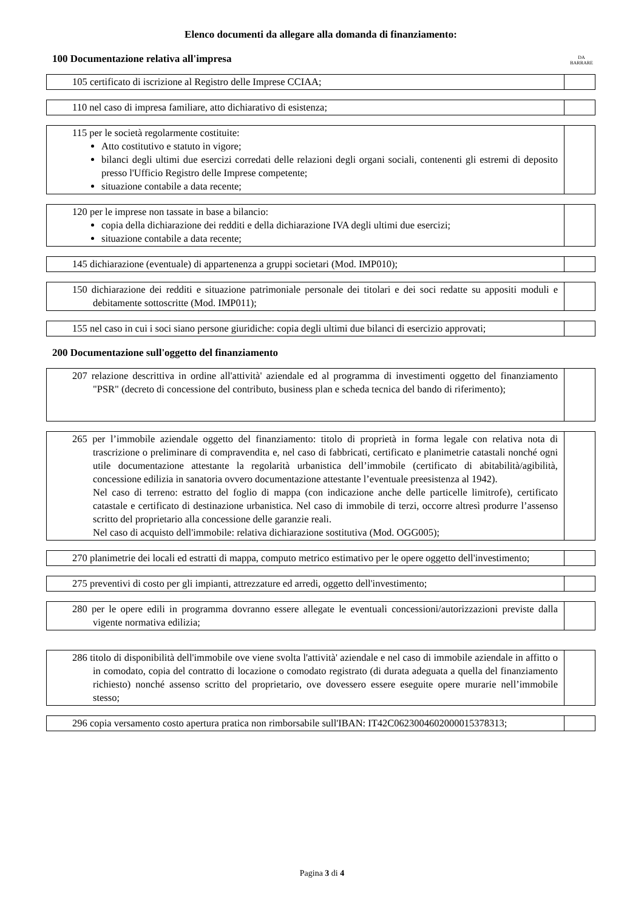Elenco documenti da allegare alla domanda di finanziamento:
100 Documentazione relativa all'impresa DA
BARRARE
| 105 certificato di iscrizione al Registro delle Imprese CCIAA; | |
| 110 nel caso di impresa familiare, atto dichiarativo di esistenza; | |
| 115 per le società regolarmente costituite: Atto costitutivo e statuto in vigore; bilanci degli ultimi due esercizi corredati delle relazioni degli organi sociali, contenenti gli estremi di deposito presso l'Ufficio Registro delle Imprese competente; situazione contabile a data recente; | |
| 120 per le imprese non tassate in base a bilancio: copia della dichiarazione dei redditi e della dichiarazione IVA degli ultimi due esercizi; situazione contabile a data recente; | |
| 145 dichiarazione (eventuale) di appartenenza a gruppi societari (Mod. IMP010); | |
| 150 dichiarazione dei redditi e situazione patrimoniale personale dei titolari e dei soci redatte su appositi moduli e debitamente sottoscritte (Mod. IMP011); | |
| 155 nel caso in cui i soci siano persone giuridiche: copia degli ultimi due bilanci di esercizio approvati; | |
200 Documentazione sull'oggetto del finanziamento
| 207 relazione descrittiva in ordine all'attività' aziendale ed al programma di investimenti oggetto del finanziamento "PSR" (decreto di concessione del contributo, business plan e scheda tecnica del bando di riferimento); | |
| 265 per l’immobile aziendale oggetto del finanziamento: titolo di proprietà in forma legale con relativa nota di trascrizione o preliminare di compravendita e, nel caso di fabbricati, certificato e planimetrie catastali nonché ogni utile documentazione attestante la regolarità urbanistica dell’immobile (certificato di abitabilità/agibilità, concessione edilizia in sanatoria ovvero documentazione attestante l’eventuale preesistenza al 1942). Nel caso di terreno: estratto del foglio di mappa (con indicazione anche delle particelle limitrofe), certificato catastale e certificato di destinazione urbanistica. Nel caso di immobile di terzi, occorre altresì produrre l’assenso scritto del proprietario alla concessione delle garanzie reali. Nel caso di acquisto dell'immobile: relativa dichiarazione sostitutiva (Mod. OGG005); | |
| 270 planimetrie dei locali ed estratti di mappa, computo metrico estimativo per le opere oggetto dell'investimento; | |
| 275 preventivi di costo per gli impianti, attrezzature ed arredi, oggetto dell'investimento; | |
| 280 per le opere edili in programma dovranno essere allegate le eventuali concessioni/autorizzazioni previste dalla vigente normativa edilizia; | |
| 286 titolo di disponibilità dell'immobile ove viene svolta l'attività' aziendale e nel caso di immobile aziendale in affitto o in comodato, copia del contratto di locazione o comodato registrato (di durata adeguata a quella del finanziamento richiesto) nonché assenso scritto del proprietario, ove dovessero essere eseguite opere murarie nell’immobile stesso; | |
| 296 copia versamento costo apertura pratica non rimborsabile sull'IBAN: IT42C0623004602000015378313; | |
Pagina 3 di 4